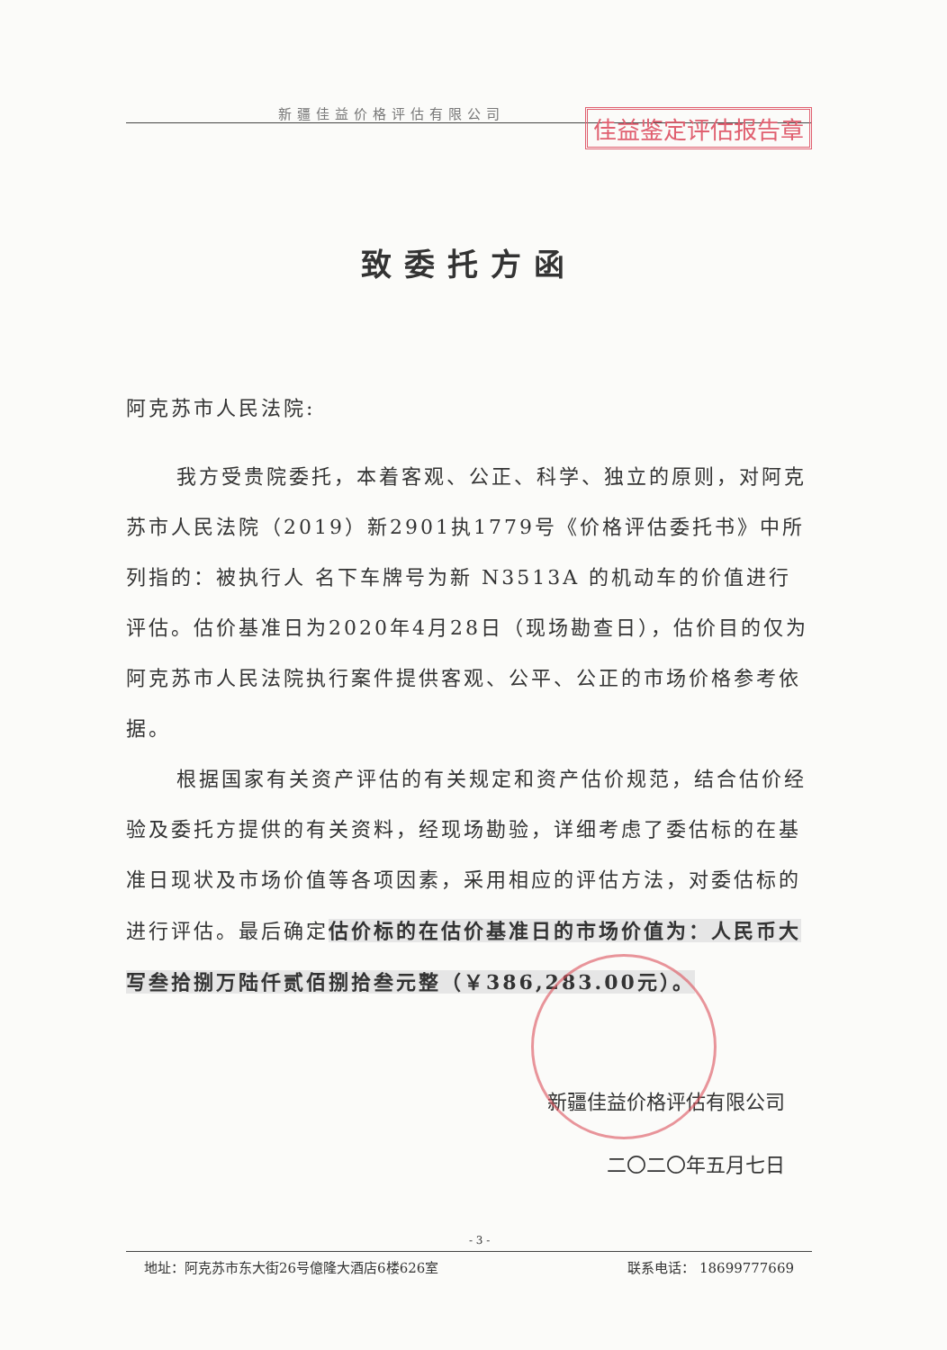新疆佳益价格评估有限公司
佳益鉴定评估报告章
致委托方函
阿克苏市人民法院:
我方受贵院委托，本着客观、公正、科学、独立的原则，对阿克苏市人民法院（2019）新2901执1779号《价格评估委托书》中所列指的：被执行人 名下车牌号为新 N3513A 的机动车的价值进行评估。估价基准日为2020年4月28日（现场勘查日），估价目的仅为阿克苏市人民法院执行案件提供客观、公平、公正的市场价格参考依据。
根据国家有关资产评估的有关规定和资产估价规范，结合估价经验及委托方提供的有关资料，经现场勘验，详细考虑了委估标的在基准日现状及市场价值等各项因素，采用相应的评估方法，对委估标的进行评估。最后确定估价标的在估价基准日的市场价值为：人民币大写叁拾捌万陆仟贰佰捌拾叁元整（￥386,283.00元）。
新疆佳益价格评估有限公司
二〇二〇年五月七日
- 3 -
地址：阿克苏市东大街26号億隆大酒店6楼626室 联系电话： 18699777669